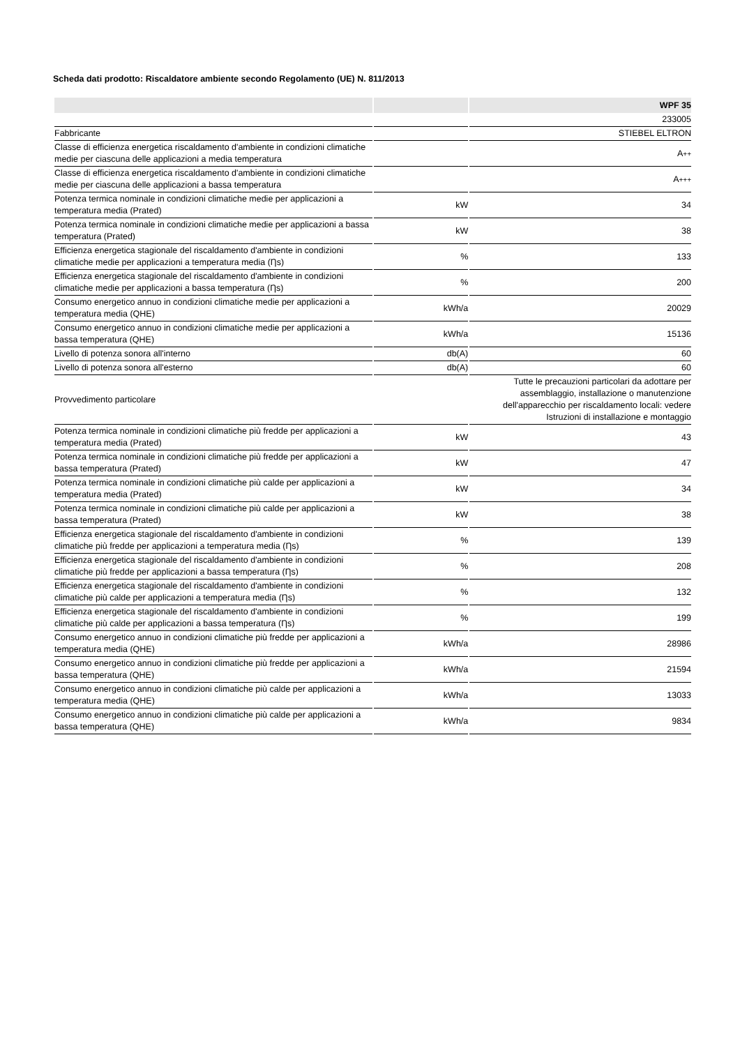Scheda dati prodotto: Riscaldatore ambiente secondo Regolamento (UE) N. 811/2013
| | | WPF 35 |
| --- | --- | --- |
| | | 233005 |
| Fabbricante | | STIEBEL ELTRON |
| Classe di efficienza energetica riscaldamento d'ambiente in condizioni climatiche medie per ciascuna delle applicazioni a media temperatura | | A ++ |
| Classe di efficienza energetica riscaldamento d'ambiente in condizioni climatiche medie per ciascuna delle applicazioni a bassa temperatura | | A +++ |
| Potenza termica nominale in condizioni climatiche medie per applicazioni a temperatura media (Prated) | kW | 34 |
| Potenza termica nominale in condizioni climatiche medie per applicazioni a bassa temperatura (Prated) | kW | 38 |
| Efficienza energetica stagionale del riscaldamento d'ambiente in condizioni climatiche medie per applicazioni a temperatura media (Ƞs) | % | 133 |
| Efficienza energetica stagionale del riscaldamento d'ambiente in condizioni climatiche medie per applicazioni a bassa temperatura (Ƞs) | % | 200 |
| Consumo energetico annuo in condizioni climatiche medie per applicazioni a temperatura media (QHE) | kWh/a | 20029 |
| Consumo energetico annuo in condizioni climatiche medie per applicazioni a bassa temperatura (QHE) | kWh/a | 15136 |
| Livello di potenza sonora all'interno | db(A) | 60 |
| Livello di potenza sonora all'esterno | db(A) | 60 |
| Provvedimento particolare | | Tutte le precauzioni particolari da adottare per assemblaggio, installazione o manutenzione dell'apparecchio per riscaldamento locali: vedere Istruzioni di installazione e montaggio |
| Potenza termica nominale in condizioni climatiche più fredde per applicazioni a temperatura media (Prated) | kW | 43 |
| Potenza termica nominale in condizioni climatiche più fredde per applicazioni a bassa temperatura (Prated) | kW | 47 |
| Potenza termica nominale in condizioni climatiche più calde per applicazioni a temperatura media (Prated) | kW | 34 |
| Potenza termica nominale in condizioni climatiche più calde per applicazioni a bassa temperatura (Prated) | kW | 38 |
| Efficienza energetica stagionale del riscaldamento d'ambiente in condizioni climatiche più fredde per applicazioni a temperatura media (Ƞs) | % | 139 |
| Efficienza energetica stagionale del riscaldamento d'ambiente in condizioni climatiche più fredde per applicazioni a bassa temperatura (Ƞs) | % | 208 |
| Efficienza energetica stagionale del riscaldamento d'ambiente in condizioni climatiche più calde per applicazioni a temperatura media (Ƞs) | % | 132 |
| Efficienza energetica stagionale del riscaldamento d'ambiente in condizioni climatiche più calde per applicazioni a bassa temperatura (Ƞs) | % | 199 |
| Consumo energetico annuo in condizioni climatiche più fredde per applicazioni a temperatura media (QHE) | kWh/a | 28986 |
| Consumo energetico annuo in condizioni climatiche più fredde per applicazioni a bassa temperatura (QHE) | kWh/a | 21594 |
| Consumo energetico annuo in condizioni climatiche più calde per applicazioni a temperatura media (QHE) | kWh/a | 13033 |
| Consumo energetico annuo in condizioni climatiche più calde per applicazioni a bassa temperatura (QHE) | kWh/a | 9834 |